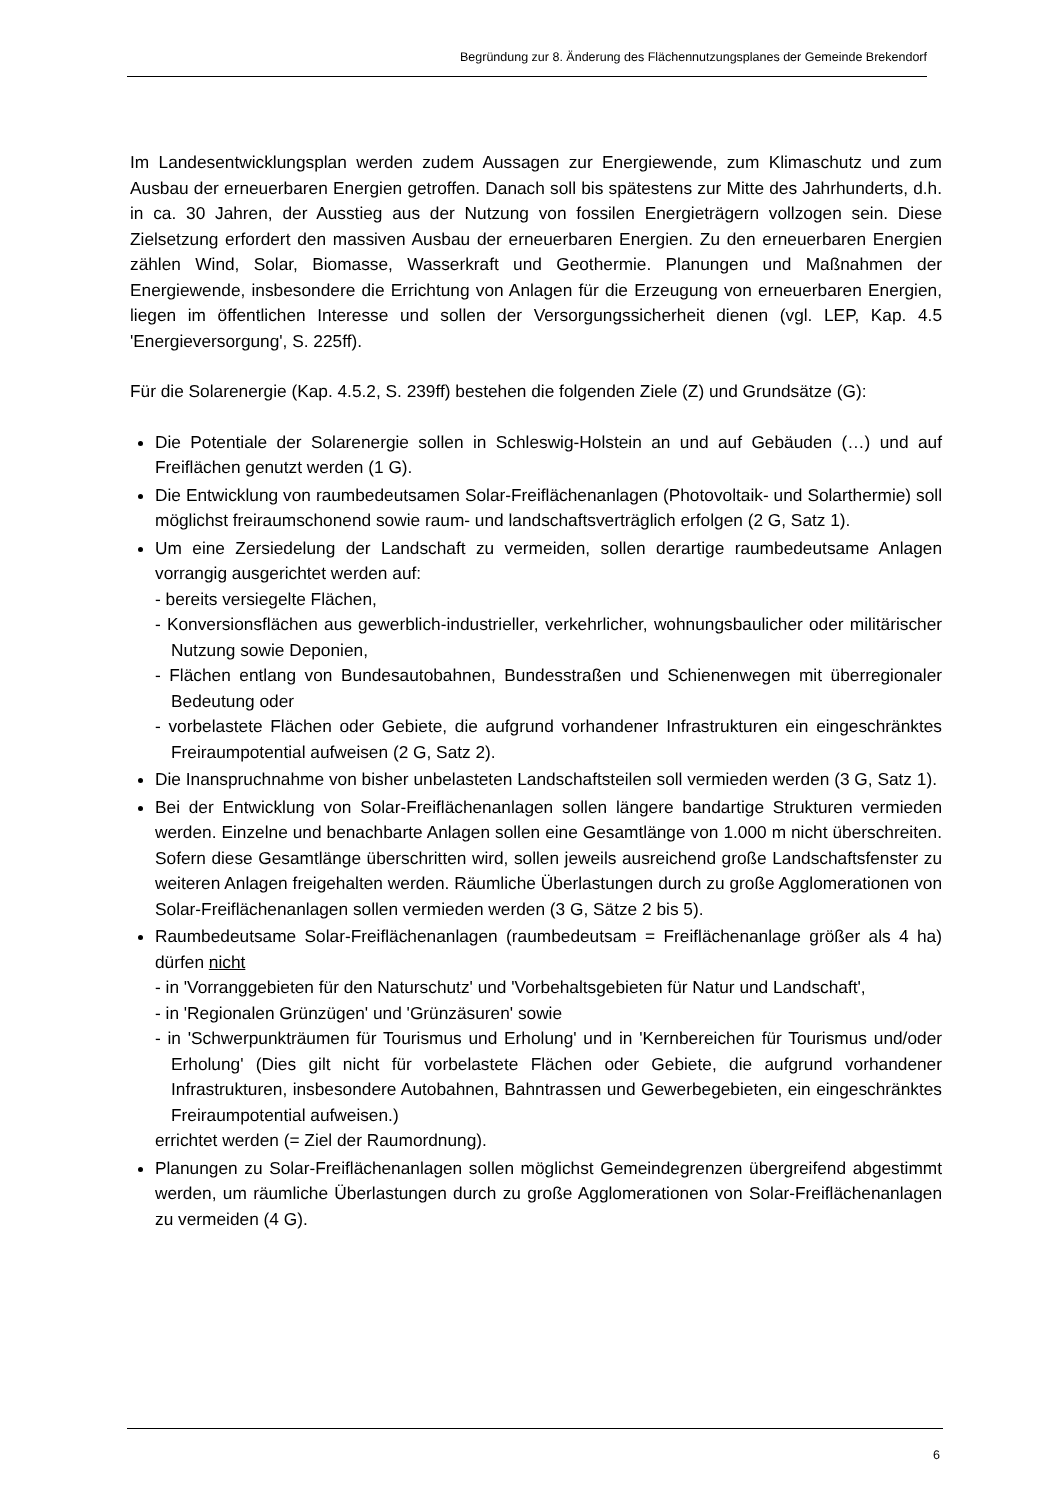Begründung zur 8. Änderung des Flächennutzungsplanes der Gemeinde Brekendorf
Im Landesentwicklungsplan werden zudem Aussagen zur Energiewende, zum Klimaschutz und zum Ausbau der erneuerbaren Energien getroffen. Danach soll bis spätestens zur Mitte des Jahrhunderts, d.h. in ca. 30 Jahren, der Ausstieg aus der Nutzung von fossilen Energieträgern vollzogen sein. Diese Zielsetzung erfordert den massiven Ausbau der erneuerbaren Energien. Zu den erneuerbaren Energien zählen Wind, Solar, Biomasse, Wasserkraft und Geothermie. Planungen und Maßnahmen der Energiewende, insbesondere die Errichtung von Anlagen für die Erzeugung von erneuerbaren Energien, liegen im öffentlichen Interesse und sollen der Versorgungssicherheit dienen (vgl. LEP, Kap. 4.5 'Energieversorgung', S. 225ff).
Für die Solarenergie (Kap. 4.5.2, S. 239ff) bestehen die folgenden Ziele (Z) und Grundsätze (G):
Die Potentiale der Solarenergie sollen in Schleswig-Holstein an und auf Gebäuden (…) und auf Freiflächen genutzt werden (1 G).
Die Entwicklung von raumbedeutsamen Solar-Freiflächenanlagen (Photovoltaik- und Solarthermie) soll möglichst freiraumschonend sowie raum- und landschaftsverträglich erfolgen (2 G, Satz 1).
Um eine Zersiedelung der Landschaft zu vermeiden, sollen derartige raumbedeutsame Anlagen vorrangig ausgerichtet werden auf:
- bereits versiegelte Flächen,
- Konversionsflächen aus gewerblich-industrieller, verkehrlicher, wohnungsbaulicher oder militärischer Nutzung sowie Deponien,
- Flächen entlang von Bundesautobahnen, Bundesstraßen und Schienenwegen mit überregionaler Bedeutung oder
- vorbelastete Flächen oder Gebiete, die aufgrund vorhandener Infrastrukturen ein eingeschränktes Freiraumpotential aufweisen (2 G, Satz 2).
Die Inanspruchnahme von bisher unbelasteten Landschaftsteilen soll vermieden werden (3 G, Satz 1).
Bei der Entwicklung von Solar-Freiflächenanlagen sollen längere bandartige Strukturen vermieden werden. Einzelne und benachbarte Anlagen sollen eine Gesamtlänge von 1.000 m nicht überschreiten. Sofern diese Gesamtlänge überschritten wird, sollen jeweils ausreichend große Landschaftsfenster zu weiteren Anlagen freigehalten werden. Räumliche Überlastungen durch zu große Agglomerationen von Solar-Freiflächenanlagen sollen vermieden werden (3 G, Sätze 2 bis 5).
Raumbedeutsame Solar-Freiflächenanlagen (raumbedeutsam = Freiflächenanlage größer als 4 ha) dürfen nicht
- in 'Vorranggebieten für den Naturschutz' und 'Vorbehaltsgebieten für Natur und Landschaft',
- in 'Regionalen Grünzügen' und 'Grünzäsuren' sowie
- in 'Schwerpunkträumen für Tourismus und Erholung' und in 'Kernbereichen für Tourismus und/oder Erholung' (Dies gilt nicht für vorbelastete Flächen oder Gebiete, die aufgrund vorhandener Infrastrukturen, insbesondere Autobahnen, Bahntrassen und Gewerbegebieten, ein eingeschränktes Freiraumpotential aufweisen.)
errichtet werden (= Ziel der Raumordnung).
Planungen zu Solar-Freiflächenanlagen sollen möglichst Gemeindegrenzen übergreifend abgestimmt werden, um räumliche Überlastungen durch zu große Agglomerationen von Solar-Freiflächenanlagen zu vermeiden (4 G).
6